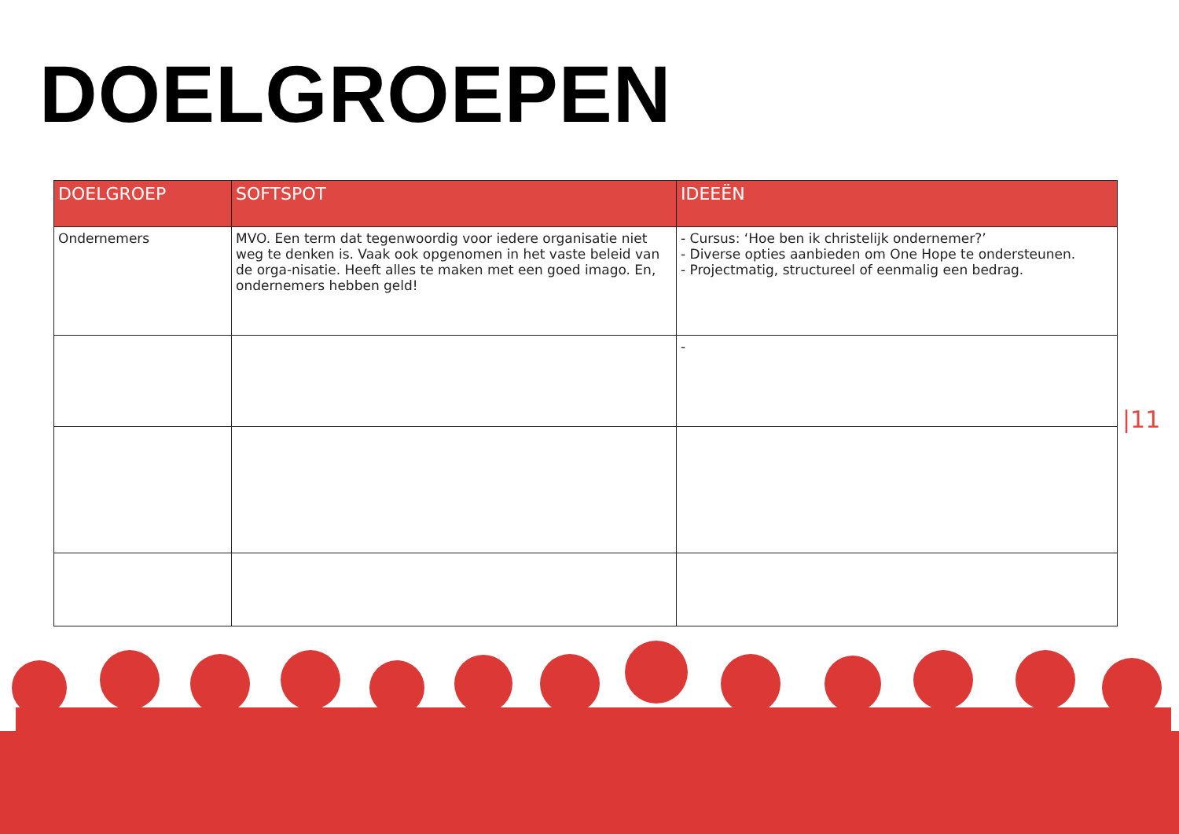DOELGROEPEN
| DOELGROEP | SOFTSPOT | IDEEËN |
| --- | --- | --- |
| Ondernemers | MVO. Een term dat tegenwoordig voor iedere organisatie niet weg te denken is. Vaak ook opgenomen in het vaste beleid van de orga-nisatie. Heeft alles te maken met een goed imago. En, ondernemers hebben geld! | - Cursus: ‘Hoe ben ik christelijk ondernemer?’ - Diverse opties aanbieden om One Hope te ondersteunen. - Projectmatig, structureel of eenmalig een bedrag. |
| | | - |
|11